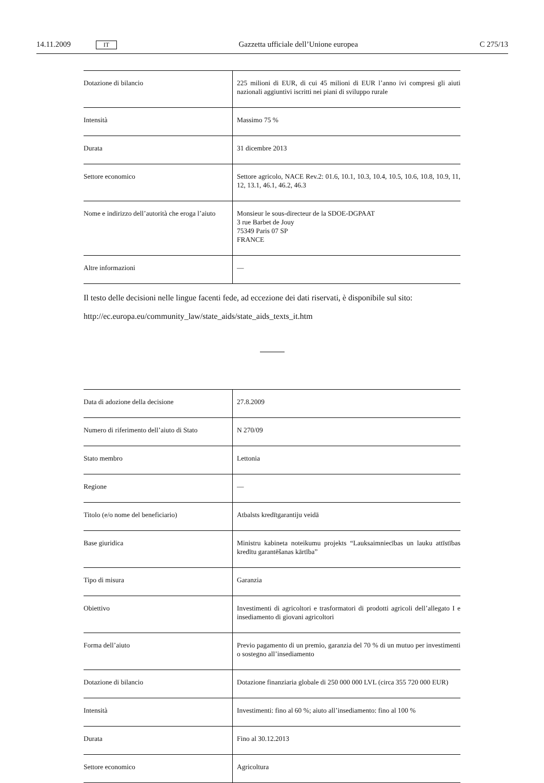14.11.2009 IT Gazzetta ufficiale dell’Unione europea C 275/13
| Dotazione di bilancio | 225 milioni di EUR, di cui 45 milioni di EUR l’anno ivi compresi gli aiuti nazionali aggiuntivi iscritti nei piani di sviluppo rurale |
| Intensità | Massimo 75 % |
| Durata | 31 dicembre 2013 |
| Settore economico | Settore agricolo, NACE Rev.2: 01.6, 10.1, 10.3, 10.4, 10.5, 10.6, 10.8, 10.9, 11, 12, 13.1, 46.1, 46.2, 46.3 |
| Nome e indirizzo dell’autorità che eroga l’aiuto | Monsieur le sous-directeur de la SDOE-DGPAAT 3 rue Barbet de Jouy 75349 Paris 07 SP FRANCE |
| Altre informazioni | — |
Il testo delle decisioni nelle lingue facenti fede, ad eccezione dei dati riservati, è disponibile sul sito:
http://ec.europa.eu/community_law/state_aids/state_aids_texts_it.htm
| Data di adozione della decisione | 27.8.2009 |
| Numero di riferimento dell’aiuto di Stato | N 270/09 |
| Stato membro | Lettonia |
| Regione | — |
| Titolo (e/o nome del beneficiario) | Atbalsts kredītgarantiju veidā |
| Base giuridica | Ministru kabineta noteikumu projekts “Lauksaimniecības un lauku attīstības kredītu garantēšanas kārtība” |
| Tipo di misura | Garanzia |
| Obiettivo | Investimenti di agricoltori e trasformatori di prodotti agricoli dell’allegato I e insediamento di giovani agricoltori |
| Forma dell’aiuto | Previo pagamento di un premio, garanzia del 70 % di un mutuo per investimenti o sostegno all’insediamento |
| Dotazione di bilancio | Dotazione finanziaria globale di 250 000 000 LVL (circa 355 720 000 EUR) |
| Intensità | Investimenti: fino al 60 %; aiuto all’insediamento: fino al 100 % |
| Durata | Fino al 30.12.2013 |
| Settore economico | Agricoltura |